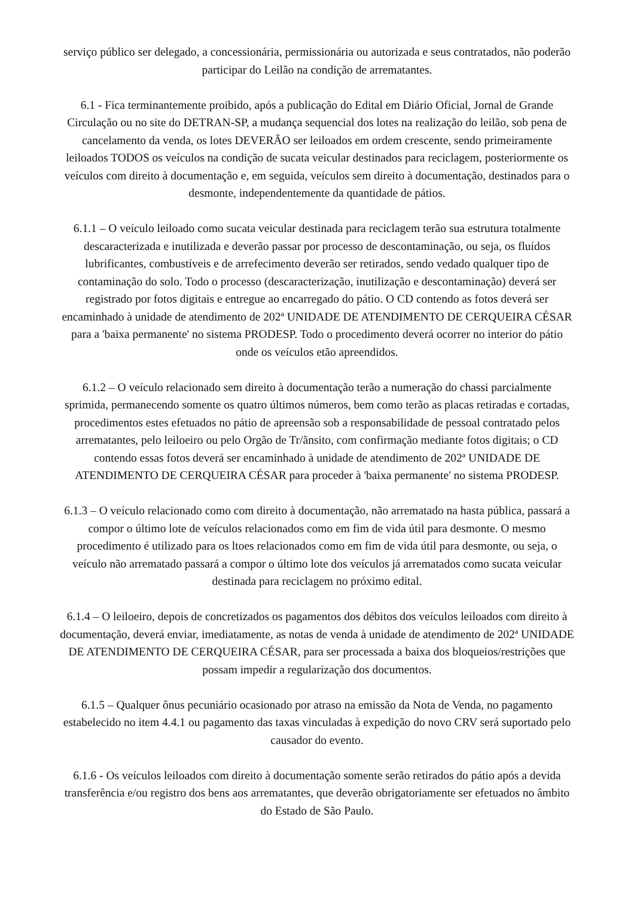serviço público ser delegado, a concessionária, permissionária ou autorizada e seus contratados, não poderão participar do Leilão na condição de arrematantes.
6.1 - Fica terminantemente proibido, após a publicação do Edital em Diário Oficial, Jornal de Grande Circulação ou no site do DETRAN-SP, a mudança sequencial dos lotes na realização do leilão, sob pena de cancelamento da venda, os lotes DEVERÃO ser leiloados em ordem crescente, sendo primeiramente leiloados TODOS os veículos na condição de sucata veicular destinados para reciclagem, posteriormente os veículos com direito à documentação e, em seguida, veículos sem direito à documentação, destinados para o desmonte, independentemente da quantidade de pátios.
6.1.1 – O veículo leiloado como sucata veicular destinada para reciclagem terão sua estrutura totalmente descaracterizada e inutilizada e deverão passar por processo de descontaminação, ou seja, os fluídos lubrificantes, combustíveis e de arrefecimento deverão ser retirados, sendo vedado qualquer tipo de contaminação do solo. Todo o processo (descaracterização, inutilização e descontaminação) deverá ser registrado por fotos digitais e entregue ao encarregado do pátio. O CD contendo as fotos deverá ser encaminhado à unidade de atendimento de 202ª UNIDADE DE ATENDIMENTO DE CERQUEIRA CÉSAR para a 'baixa permanente' no sistema PRODESP. Todo o procedimento deverá ocorrer no interior do pátio onde os veículos etão apreendidos.
6.1.2 – O veículo relacionado sem direito à documentação terão a numeração do chassi parcialmente sprimida, permanecendo somente os quatro últimos números, bem como terão as placas retiradas e cortadas, procedimentos estes efetuados no pátio de apreensão sob a responsabilidade de pessoal contratado pelos arrematantes, pelo leiloeiro ou pelo Orgão de Tr/ãnsito, com confirmação mediante fotos digitais; o CD contendo essas fotos deverá ser encaminhado à unidade de atendimento de 202ª UNIDADE DE ATENDIMENTO DE CERQUEIRA CÉSAR para proceder à 'baixa permanente' no sistema PRODESP.
6.1.3 – O veículo relacionado como com direito à documentação, não arrematado na hasta pública, passará a compor o último lote de veículos relacionados como em fim de vida útil para desmonte. O mesmo procedimento é utilizado para os ltoes relacionados como em fim de vida útil para desmonte, ou seja, o veículo não arrematado passará a compor o último lote dos veículos já arrematados como sucata veicular destinada para reciclagem no próximo edital.
6.1.4 – O leiloeiro, depois de concretizados os pagamentos dos débitos dos veículos leiloados com direito à documentação, deverá enviar, imediatamente, as notas de venda à unidade de atendimento de 202ª UNIDADE DE ATENDIMENTO DE CERQUEIRA CÉSAR, para ser processada a baixa dos bloqueios/restrições que possam impedir a regularização dos documentos.
6.1.5 – Qualquer ônus pecuniário ocasionado por atraso na emissão da Nota de Venda, no pagamento estabelecido no item 4.4.1 ou pagamento das taxas vinculadas à expedição do novo CRV será suportado pelo causador do evento.
6.1.6 - Os veículos leiloados com direito à documentação somente serão retirados do pátio após a devida transferência e/ou registro dos bens aos arrematantes, que deverão obrigatoriamente ser efetuados no âmbito do Estado de São Paulo.